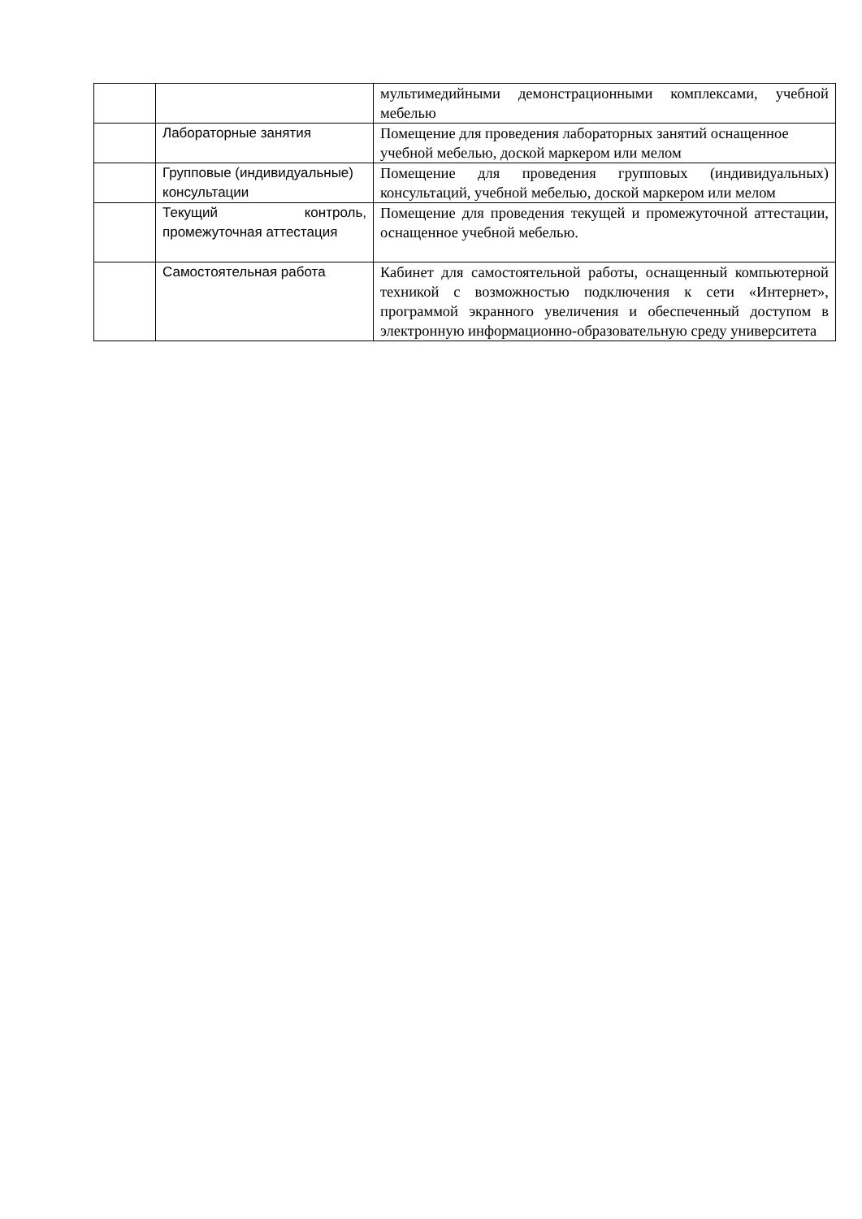| | | мультимедийными демонстрационными комплексами, учебной мебелью |
| | Лабораторные занятия | Помещение для проведения лабораторных занятий оснащенное учебной мебелью, доской маркером или мелом |
| | Групповые (индивидуальные) консультации | Помещение для проведения групповых (индивидуальных) консультаций, учебной мебелью, доской маркером или мелом |
| | Текущий контроль, промежуточная аттестация | Помещение для проведения текущей и промежуточной аттестации, оснащенное учебной мебелью. |
| | Самостоятельная работа | Кабинет для самостоятельной работы, оснащенный компьютерной техникой с возможностью подключения к сети «Интернет», программой экранного увеличения и обеспеченный доступом в электронную информационно-образовательную среду университета |